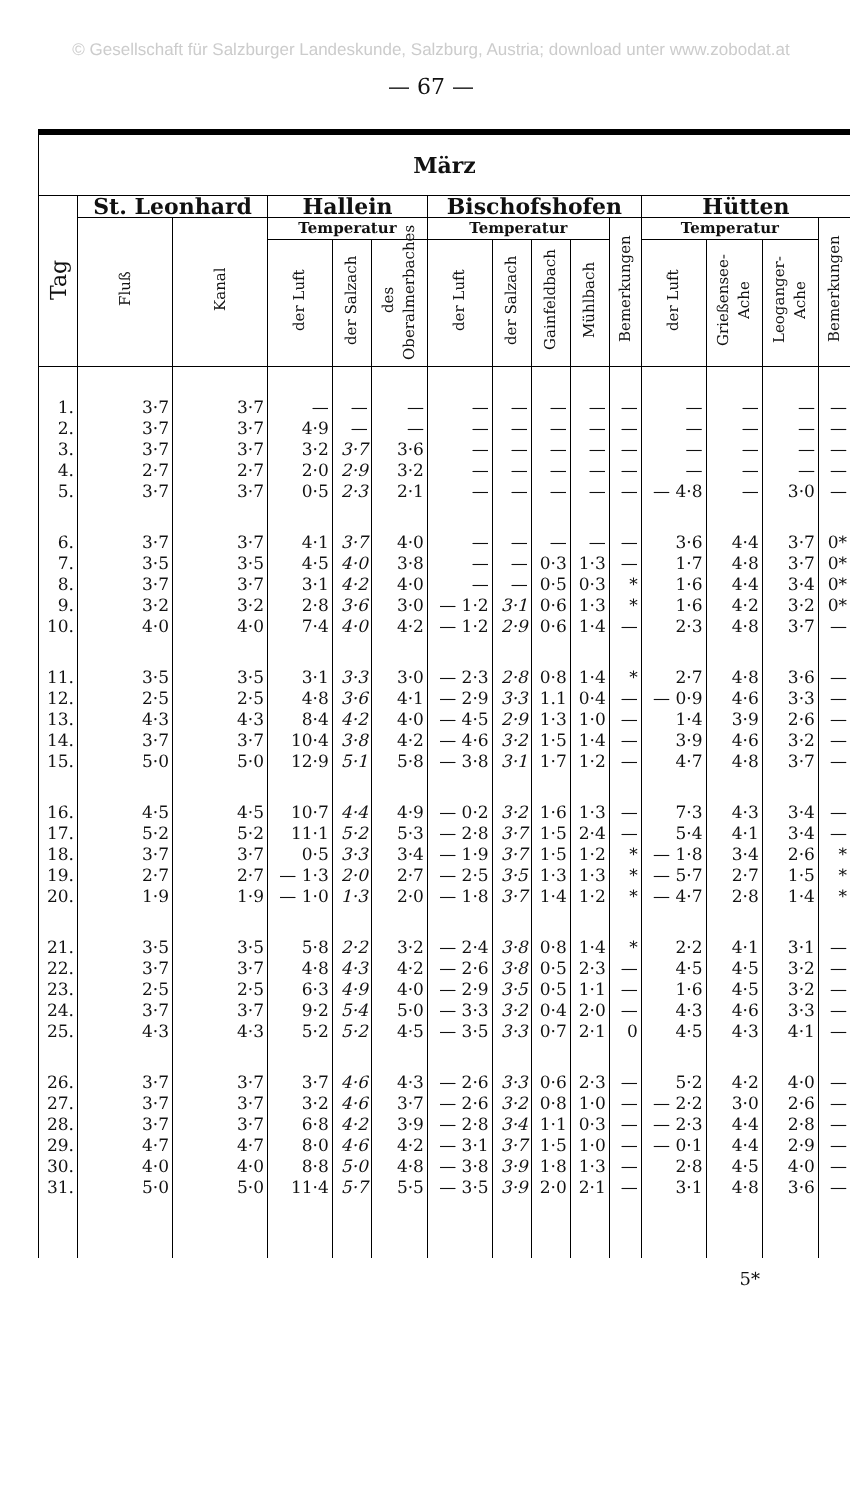© Gesellschaft für Salzburger Landeskunde, Salzburg, Austria; download unter www.zobodat.at
— 67 —
| März | | | | | | | | | | | | | | |
| --- | --- | --- | --- | --- | --- | --- | --- | --- | --- | --- | --- | --- | --- | --- |
| Tag | St. Leonhard | | Hallein | | | Bischofshofen | | | | | Hütten | | | |
| | Fluß | Kanal | Temperatur | | | Temperatur | | | | Bemerkungen | Temperatur | | | Bemerkungen |
| | | | der Luft | der Salzach | des Oberalmerbaches | der Luft | der Salzach | Gainfeldbach | Mühlbach | | der Luft | Grießensee-Ache | Leoganger-Ache | |
| 1. | 3·7 | 3·7 | — | — | — | — | — | — | — | — | — | — | — | — |
| 2. | 3·7 | 3·7 | 4·9 | — | — | — | — | — | — | — | — | — | — | — |
| 3. | 3·7 | 3·7 | 3·2 | 3·7 | 3·6 | — | — | — | — | — | — | — | — | — |
| 4. | 2·7 | 2·7 | 2·0 | 2·9 | 3·2 | — | — | — | — | — | — | — | — | — |
| 5. | 3·7 | 3·7 | 0·5 | 2·3 | 2·1 | — | — | — | — | — | — 4·8 | — | 3·0 | — |
| 6. | 3·7 | 3·7 | 4·1 | 3·7 | 4·0 | — | — | — | — | — | 3·6 | 4·4 | 3·7 | 0* |
| 7. | 3·5 | 3·5 | 4·5 | 4·0 | 3·8 | — | — | 0·3 | 1·3 | — | 1·7 | 4·8 | 3·7 | 0* |
| 8. | 3·7 | 3·7 | 3·1 | 4·2 | 4·0 | — | — | 0·5 | 0·3 | * | 1·6 | 4·4 | 3·4 | 0* |
| 9. | 3·2 | 3·2 | 2·8 | 3·6 | 3·0 | — 1·2 | 3·1 | 0·6 | 1·3 | * | 1·6 | 4·2 | 3·2 | 0* |
| 10. | 4·0 | 4·0 | 7·4 | 4·0 | 4·2 | — 1·2 | 2·9 | 0·6 | 1·4 | — | 2·3 | 4·8 | 3·7 | — |
| 11. | 3·5 | 3·5 | 3·1 | 3·3 | 3·0 | — 2·3 | 2·8 | 0·8 | 1·4 | * | 2·7 | 4·8 | 3·6 | — |
| 12. | 2·5 | 2·5 | 4·8 | 3·6 | 4·1 | — 2·9 | 3·3 | 1.1 | 0·4 | — | — 0·9 | 4·6 | 3·3 | — |
| 13. | 4·3 | 4·3 | 8·4 | 4·2 | 4·0 | — 4·5 | 2·9 | 1·3 | 1·0 | — | 1·4 | 3·9 | 2·6 | — |
| 14. | 3·7 | 3·7 | 10·4 | 3·8 | 4·2 | — 4·6 | 3·2 | 1·5 | 1·4 | — | 3·9 | 4·6 | 3·2 | — |
| 15. | 5·0 | 5·0 | 12·9 | 5·1 | 5·8 | — 3·8 | 3·1 | 1·7 | 1·2 | — | 4·7 | 4·8 | 3·7 | — |
| 16. | 4·5 | 4·5 | 10·7 | 4·4 | 4·9 | — 0·2 | 3·2 | 1·6 | 1·3 | — | 7·3 | 4·3 | 3·4 | — |
| 17. | 5·2 | 5·2 | 11·1 | 5·2 | 5·3 | — 2·8 | 3·7 | 1·5 | 2·4 | — | 5·4 | 4·1 | 3·4 | — |
| 18. | 3·7 | 3·7 | 0·5 | 3·3 | 3·4 | — 1·9 | 3·7 | 1·5 | 1·2 | * | — 1·8 | 3·4 | 2·6 | * |
| 19. | 2·7 | 2·7 | — 1·3 | 2·0 | 2·7 | — 2·5 | 3·5 | 1·3 | 1·3 | * | — 5·7 | 2·7 | 1·5 | * |
| 20. | 1·9 | 1·9 | — 1·0 | 1·3 | 2·0 | — 1·8 | 3·7 | 1·4 | 1·2 | * | — 4·7 | 2·8 | 1·4 | * |
| 21. | 3·5 | 3·5 | 5·8 | 2·2 | 3·2 | — 2·4 | 3·8 | 0·8 | 1·4 | * | 2·2 | 4·1 | 3·1 | — |
| 22. | 3·7 | 3·7 | 4·8 | 4·3 | 4·2 | — 2·6 | 3·8 | 0·5 | 2·3 | — | 4·5 | 4·5 | 3·2 | — |
| 23. | 2·5 | 2·5 | 6·3 | 4·9 | 4·0 | — 2·9 | 3·5 | 0·5 | 1·1 | — | 1·6 | 4·5 | 3·2 | — |
| 24. | 3·7 | 3·7 | 9·2 | 5·4 | 5·0 | — 3·3 | 3·2 | 0·4 | 2·0 | — | 4·3 | 4·6 | 3·3 | — |
| 25. | 4·3 | 4·3 | 5·2 | 5·2 | 4·5 | — 3·5 | 3·3 | 0·7 | 2·1 | 0 | 4·5 | 4·3 | 4·1 | — |
| 26. | 3·7 | 3·7 | 3·7 | 4·6 | 4·3 | — 2·6 | 3·3 | 0·6 | 2·3 | — | 5·2 | 4·2 | 4·0 | — |
| 27. | 3·7 | 3·7 | 3·2 | 4·6 | 3·7 | — 2·6 | 3·2 | 0·8 | 1·0 | — | — 2·2 | 3·0 | 2·6 | — |
| 28. | 3·7 | 3·7 | 6·8 | 4·2 | 3·9 | — 2·8 | 3·4 | 1·1 | 0·3 | — | — 2·3 | 4·4 | 2·8 | — |
| 29. | 4·7 | 4·7 | 8·0 | 4·6 | 4·2 | — 3·1 | 3·7 | 1·5 | 1·0 | — | — 0·1 | 4·4 | 2·9 | — |
| 30. | 4·0 | 4·0 | 8·8 | 5·0 | 4·8 | — 3·8 | 3·9 | 1·8 | 1·3 | — | 2·8 | 4·5 | 4·0 | — |
| 31. | 5·0 | 5·0 | 11·4 | 5·7 | 5·5 | — 3·5 | 3·9 | 2·0 | 2·1 | — | 3·1 | 4·8 | 3·6 | — |
5*